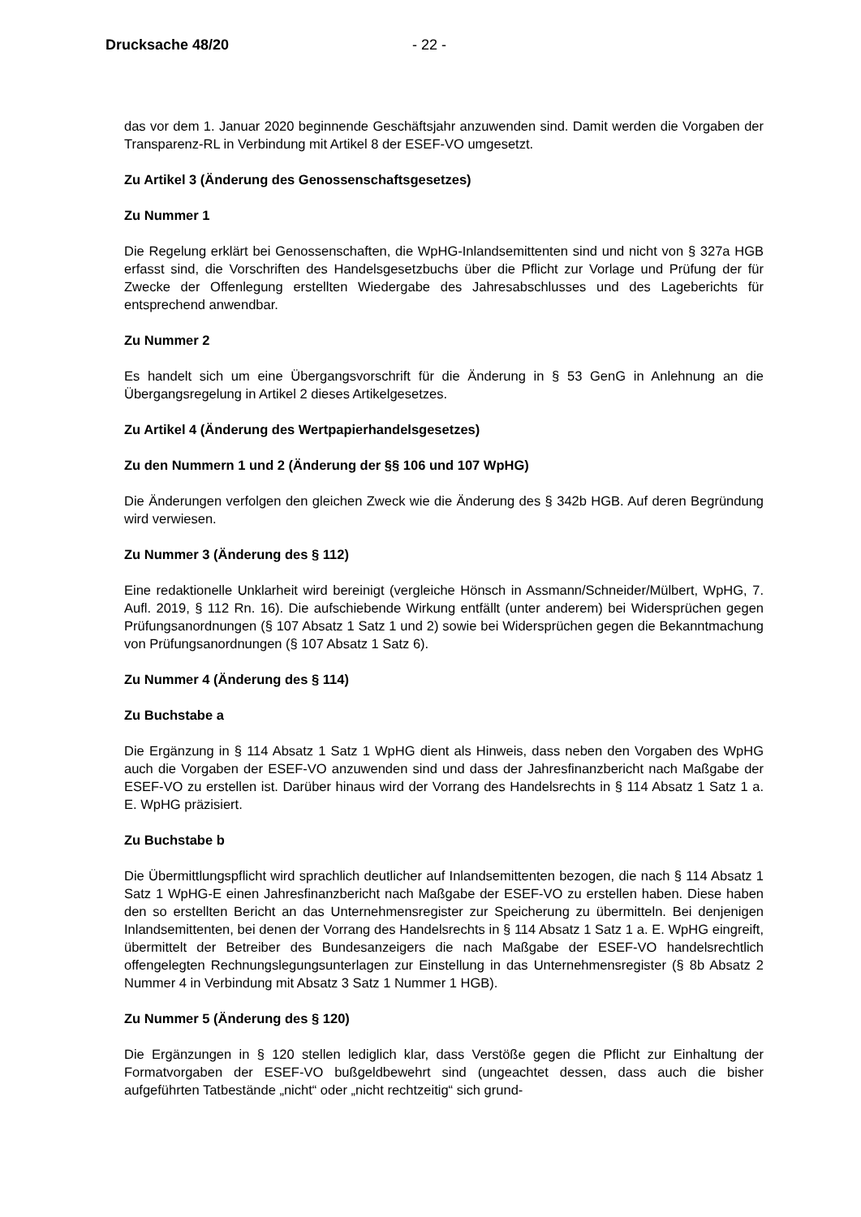Drucksache 48/20 - 22 -
das vor dem 1. Januar 2020 beginnende Geschäftsjahr anzuwenden sind. Damit werden die Vorgaben der Transparenz-RL in Verbindung mit Artikel 8 der ESEF-VO umgesetzt.
Zu Artikel 3 (Änderung des Genossenschaftsgesetzes)
Zu Nummer 1
Die Regelung erklärt bei Genossenschaften, die WpHG-Inlandsemittenten sind und nicht von § 327a HGB erfasst sind, die Vorschriften des Handelsgesetzbuchs über die Pflicht zur Vorlage und Prüfung der für Zwecke der Offenlegung erstellten Wiedergabe des Jahresabschlusses und des Lageberichts für entsprechend anwendbar.
Zu Nummer 2
Es handelt sich um eine Übergangsvorschrift für die Änderung in § 53 GenG in Anlehnung an die Übergangsregelung in Artikel 2 dieses Artikelgesetzes.
Zu Artikel 4 (Änderung des Wertpapierhandelsgesetzes)
Zu den Nummern 1 und 2 (Änderung der §§ 106 und 107 WpHG)
Die Änderungen verfolgen den gleichen Zweck wie die Änderung des § 342b HGB. Auf deren Begründung wird verwiesen.
Zu Nummer 3 (Änderung des § 112)
Eine redaktionelle Unklarheit wird bereinigt (vergleiche Hönsch in Assmann/Schneider/Mülbert, WpHG, 7. Aufl. 2019, § 112 Rn. 16). Die aufschiebende Wirkung entfällt (unter anderem) bei Widersprüchen gegen Prüfungsanordnungen (§ 107 Absatz 1 Satz 1 und 2) sowie bei Widersprüchen gegen die Bekanntmachung von Prüfungsanordnungen (§ 107 Absatz 1 Satz 6).
Zu Nummer 4 (Änderung des § 114)
Zu Buchstabe a
Die Ergänzung in § 114 Absatz 1 Satz 1 WpHG dient als Hinweis, dass neben den Vorgaben des WpHG auch die Vorgaben der ESEF-VO anzuwenden sind und dass der Jahresfinanzbericht nach Maßgabe der ESEF-VO zu erstellen ist. Darüber hinaus wird der Vorrang des Handelsrechts in § 114 Absatz 1 Satz 1 a. E. WpHG präzisiert.
Zu Buchstabe b
Die Übermittlungspflicht wird sprachlich deutlicher auf Inlandsemittenten bezogen, die nach § 114 Absatz 1 Satz 1 WpHG-E einen Jahresfinanzbericht nach Maßgabe der ESEF-VO zu erstellen haben. Diese haben den so erstellten Bericht an das Unternehmensregister zur Speicherung zu übermitteln. Bei denjenigen Inlandsemittenten, bei denen der Vorrang des Handelsrechts in § 114 Absatz 1 Satz 1 a. E. WpHG eingreift, übermittelt der Betreiber des Bundesanzeigers die nach Maßgabe der ESEF-VO handelsrechtlich offengelegten Rechnungslegungsunterlagen zur Einstellung in das Unternehmensregister (§ 8b Absatz 2 Nummer 4 in Verbindung mit Absatz 3 Satz 1 Nummer 1 HGB).
Zu Nummer 5 (Änderung des § 120)
Die Ergänzungen in § 120 stellen lediglich klar, dass Verstöße gegen die Pflicht zur Einhaltung der Formatvorgaben der ESEF-VO bußgeldbewehrt sind (ungeachtet dessen, dass auch die bisher aufgeführten Tatbestände „nicht“ oder „nicht rechtzeitig“ sich grund-